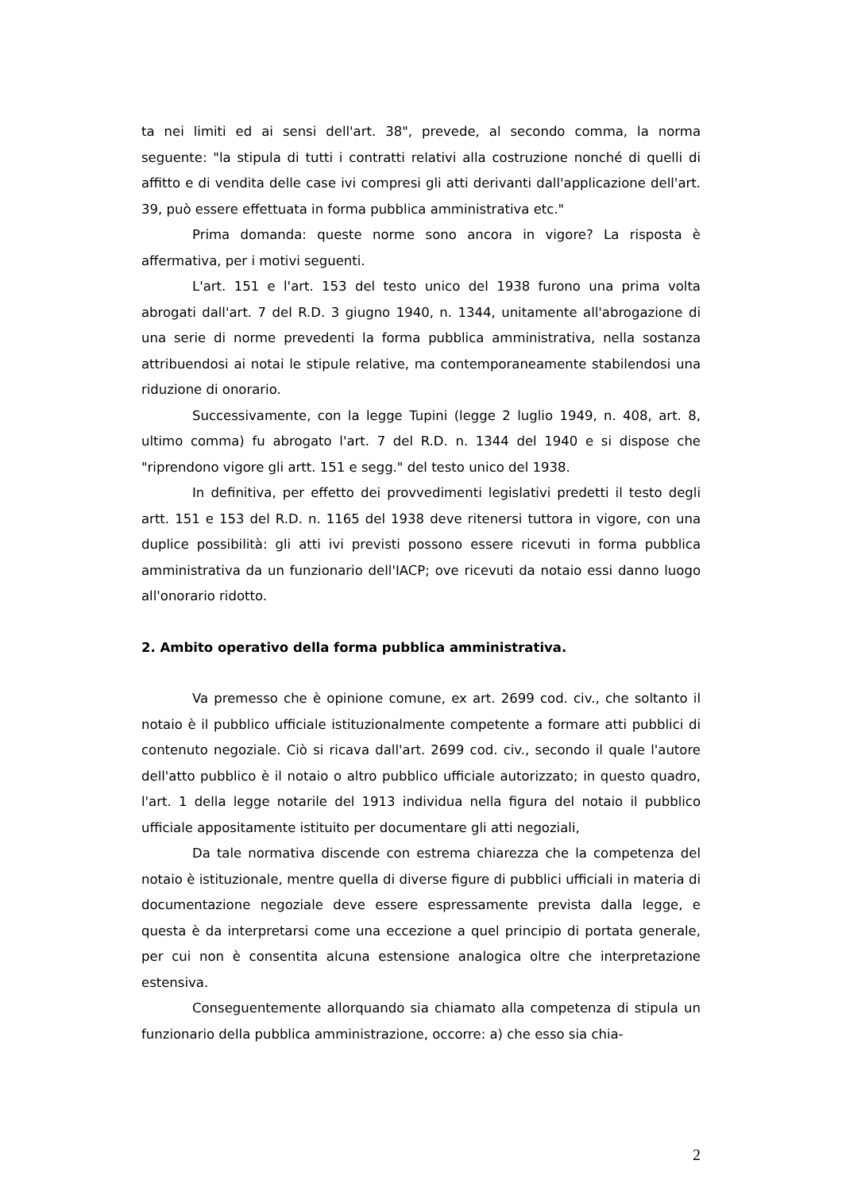ta nei limiti ed ai sensi dell'art. 38", prevede, al secondo comma, la norma seguente: "la stipula di tutti i contratti relativi alla costruzione nonché di quelli di affitto e di vendita delle case ivi compresi gli atti derivanti dall'applicazione dell'art. 39, può essere effettuata in forma pubblica amministrativa etc."
Prima domanda: queste norme sono ancora in vigore? La risposta è affermativa, per i motivi seguenti.
L'art. 151 e l'art. 153 del testo unico del 1938 furono una prima volta abrogati dall'art. 7 del R.D. 3 giugno 1940, n. 1344, unitamente all'abrogazione di una serie di norme prevedenti la forma pubblica amministrativa, nella sostanza attribuendosi ai notai le stipule relative, ma contemporaneamente stabilendosi una riduzione di onorario.
Successivamente, con la legge Tupini (legge 2 luglio 1949, n. 408, art. 8, ultimo comma) fu abrogato l'art. 7 del R.D. n. 1344 del 1940 e si dispose che "riprendono vigore gli artt. 151 e segg." del testo unico del 1938.
In definitiva, per effetto dei provvedimenti legislativi predetti il testo degli artt. 151 e 153 del R.D. n. 1165 del 1938 deve ritenersi tuttora in vigore, con una duplice possibilità: gli atti ivi previsti possono essere ricevuti in forma pubblica amministrativa da un funzionario dell'IACP; ove ricevuti da notaio essi danno luogo all'onorario ridotto.
2. Ambito operativo della forma pubblica amministrativa.
Va premesso che è opinione comune, ex art. 2699 cod. civ., che soltanto il notaio è il pubblico ufficiale istituzionalmente competente a formare atti pubblici di contenuto negoziale. Ciò si ricava dall'art. 2699 cod. civ., secondo il quale l'autore dell'atto pubblico è il notaio o altro pubblico ufficiale autorizzato; in questo quadro, l'art. 1 della legge notarile del 1913 individua nella figura del notaio il pubblico ufficiale appositamente istituito per documentare gli atti negoziali,
Da tale normativa discende con estrema chiarezza che la competenza del notaio è istituzionale, mentre quella di diverse figure di pubblici ufficiali in materia di documentazione negoziale deve essere espressamente prevista dalla legge, e questa è da interpretarsi come una eccezione a quel principio di portata generale, per cui non è consentita alcuna estensione analogica oltre che interpretazione estensiva.
Conseguentemente allorquando sia chiamato alla competenza di stipula un funzionario della pubblica amministrazione, occorre: a) che esso sia chia-
2